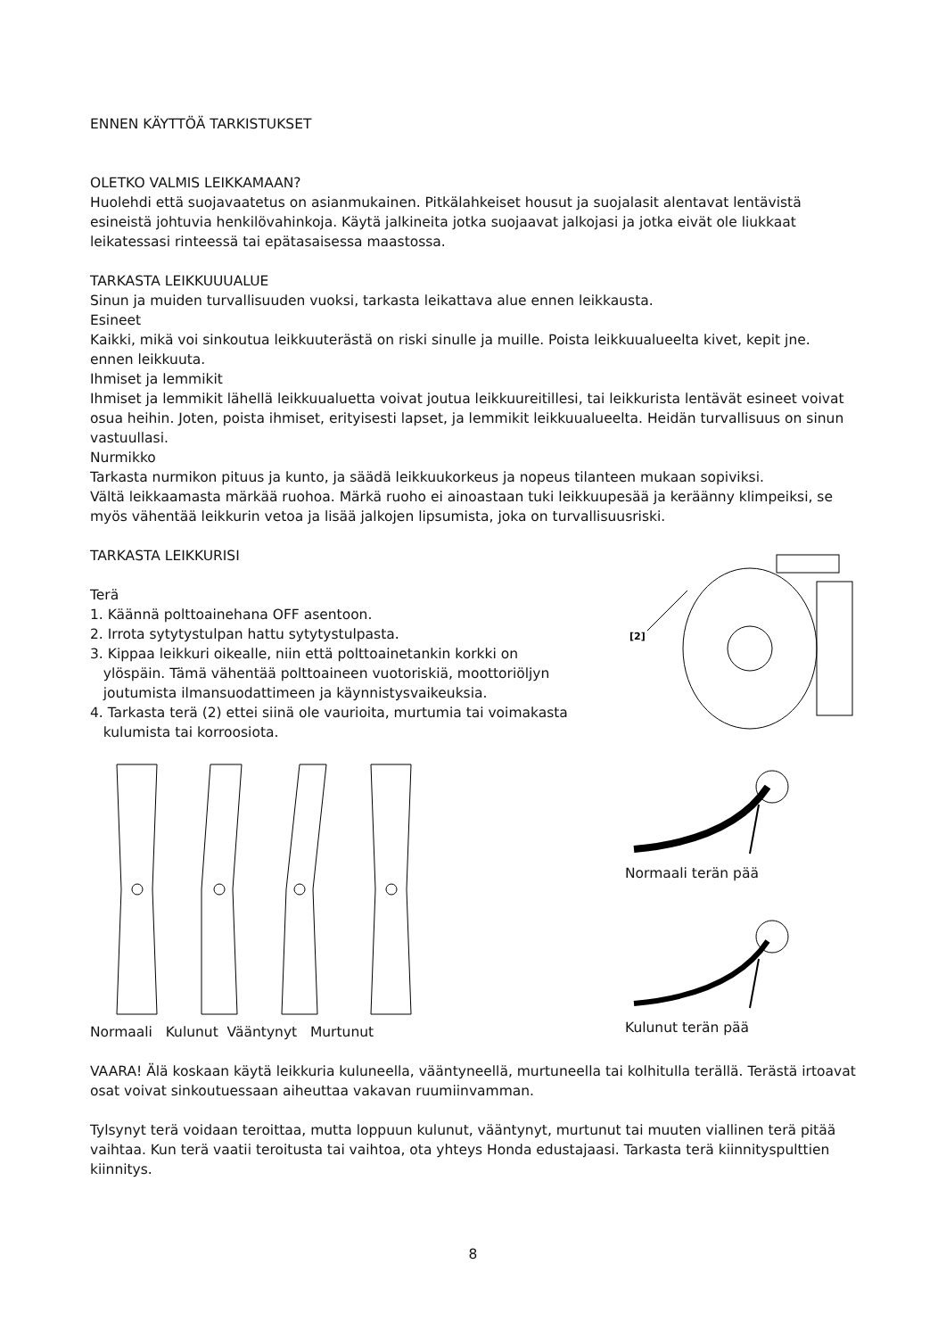ENNEN KÄYTTÖÄ TARKISTUKSET
OLETKO VALMIS LEIKKAMAAN?
Huolehdi että suojavaatetus on asianmukainen. Pitkälahkeiset housut ja suojalasit alentavat lentävistä esineistä johtuvia henkilövahinkoja. Käytä jalkineita jotka suojaavat jalkojasi ja jotka eivät ole liukkaat leikatessasi rinteessä tai epätasaisessa maastossa.
TARKASTA LEIKKUUUALUE
Sinun ja muiden turvallisuuden vuoksi, tarkasta leikattava alue ennen leikkausta.
Esineet
Kaikki, mikä voi sinkoutua leikkuuterästä on riski sinulle ja muille. Poista leikkuualueelta kivet, kepit jne. ennen leikkuuta.
Ihmiset ja lemmikit
Ihmiset ja lemmikit lähellä leikkuualuetta voivat joutua leikkuureitillesi, tai leikkurista lentävät esineet voivat osua heihin. Joten, poista ihmiset, erityisesti lapset, ja lemmikit leikkuualueelta. Heidän turvallisuus on sinun vastuullasi.
Nurmikko
Tarkasta nurmikon pituus ja kunto, ja säädä leikkuukorkeus ja nopeus tilanteen mukaan sopiviksi.
Vältä leikkaamasta märkää ruohoa. Märkä ruoho ei ainoastaan tuki leikkuupesää ja keräänny klimpeiksi, se myös vähentää leikkurin vetoa ja lisää jalkojen lipsumista, joka on turvallisuusriski.
TARKASTA LEIKKURISI
Terä
1. Käännä polttoainehana OFF asentoon.
2. Irrota sytytystulpan hattu sytytystulpasta.
3. Kippaa leikkuri oikealle, niin että polttoainetankin korkki on
ylöspäin. Tämä vähentää polttoaineen vuotoriskiä, moottoriöljyn
joutumista ilmansuodattimeen ja käynnistysvaikeuksia.
4. Tarkasta terä (2) ettei siinä ole vaurioita, murtumia tai voimakasta
kulumista tai korroosiota.
[2]
Normaali Kulunut Vääntynyt Murtunut
Normaali terän pää
Kulunut terän pää
VAARA! Älä koskaan käytä leikkuria kuluneella, vääntyneellä, murtuneella tai kolhitulla terällä. Terästä irtoavat osat voivat sinkoutuessaan aiheuttaa vakavan ruumiinvamman.
Tylsynyt terä voidaan teroittaa, mutta loppuun kulunut, vääntynyt, murtunut tai muuten viallinen terä pitää vaihtaa. Kun terä vaatii teroitusta tai vaihtoa, ota yhteys Honda edustajaasi. Tarkasta terä kiinnityspulttien kiinnitys.
8